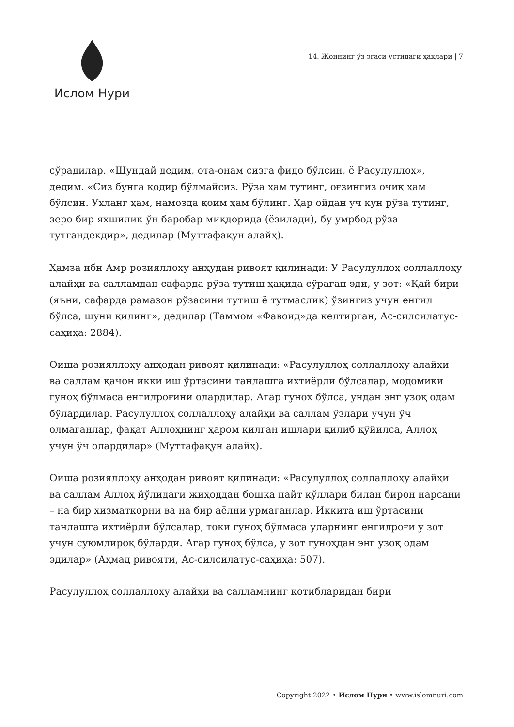Ислом Нури
14. Жоннинг ўз эгаси устидаги ҳақлари | 7
сўрадилар. «Шундай дедим, ота-онам сизга фидо бўлсин, ё Расулуллоҳ», дедим. «Сиз бунга қодир бўлмайсиз. Рўза ҳам тутинг, оғзингиз очиқ ҳам бўлсин. Ухланг ҳам, намозда қоим ҳам бўлинг. Ҳар ойдан уч кун рўза тутинг, зеро бир яхшилик ўн баробар миқдорида (ёзилади), бу умрбод рўза тутгандекдир», дедилар (Муттафақун алайҳ).
Ҳамза ибн Амр розияллоҳу анҳудан ривоят қилинади: У Расулуллоҳ соллаллоҳу алайҳи ва салламдан сафарда рўза тутиш ҳақида сўраган эди, у зот: «Қай бири (яъни, сафарда рамазон рўзасини тутиш ё тутмаслик) ўзингиз учун енгил бўлса, шуни қилинг», дедилар (Таммом «Фавоид»да келтирган, Ас-силсилатус-саҳиҳа: 2884).
Оиша розияллоҳу анҳодан ривоят қилинади: «Расулуллоҳ соллаллоҳу алайҳи ва саллам қачон икки иш ўртасини танлашга ихтиёрли бўлсалар, модомики гуноҳ бўлмаса енгилроғини олардилар. Агар гуноҳ бўлса, ундан энг узоқ одам бўлардилар. Расулуллоҳ соллаллоҳу алайҳи ва саллам ўзлари учун ўч олмаганлар, фақат Аллоҳнинг ҳаром қилган ишлари қилиб қўйилса, Аллоҳ учун ўч олардилар» (Муттафақун алайҳ).
Оиша розияллоҳу анҳодан ривоят қилинади: «Расулуллоҳ соллаллоҳу алайҳи ва саллам Аллоҳ йўлидаги жиҳоддан бошқа пайт қўллари билан бирон нарсани – на бир хизматкорни ва на бир аёлни урмаганлар. Иккита иш ўртасини танлашга ихтиёрли бўлсалар, токи гуноҳ бўлмаса уларнинг енгилроғи у зот учун суюмлироқ бўларди. Агар гуноҳ бўлса, у зот гуноҳдан энг узоқ одам эдилар» (Аҳмад ривояти, Ас-силсилатус-саҳиҳа: 507).
Расулуллоҳ соллаллоҳу алайҳи ва салламнинг котибларидан бири
Copyright 2022 • Ислом Нури • www.islomnuri.com